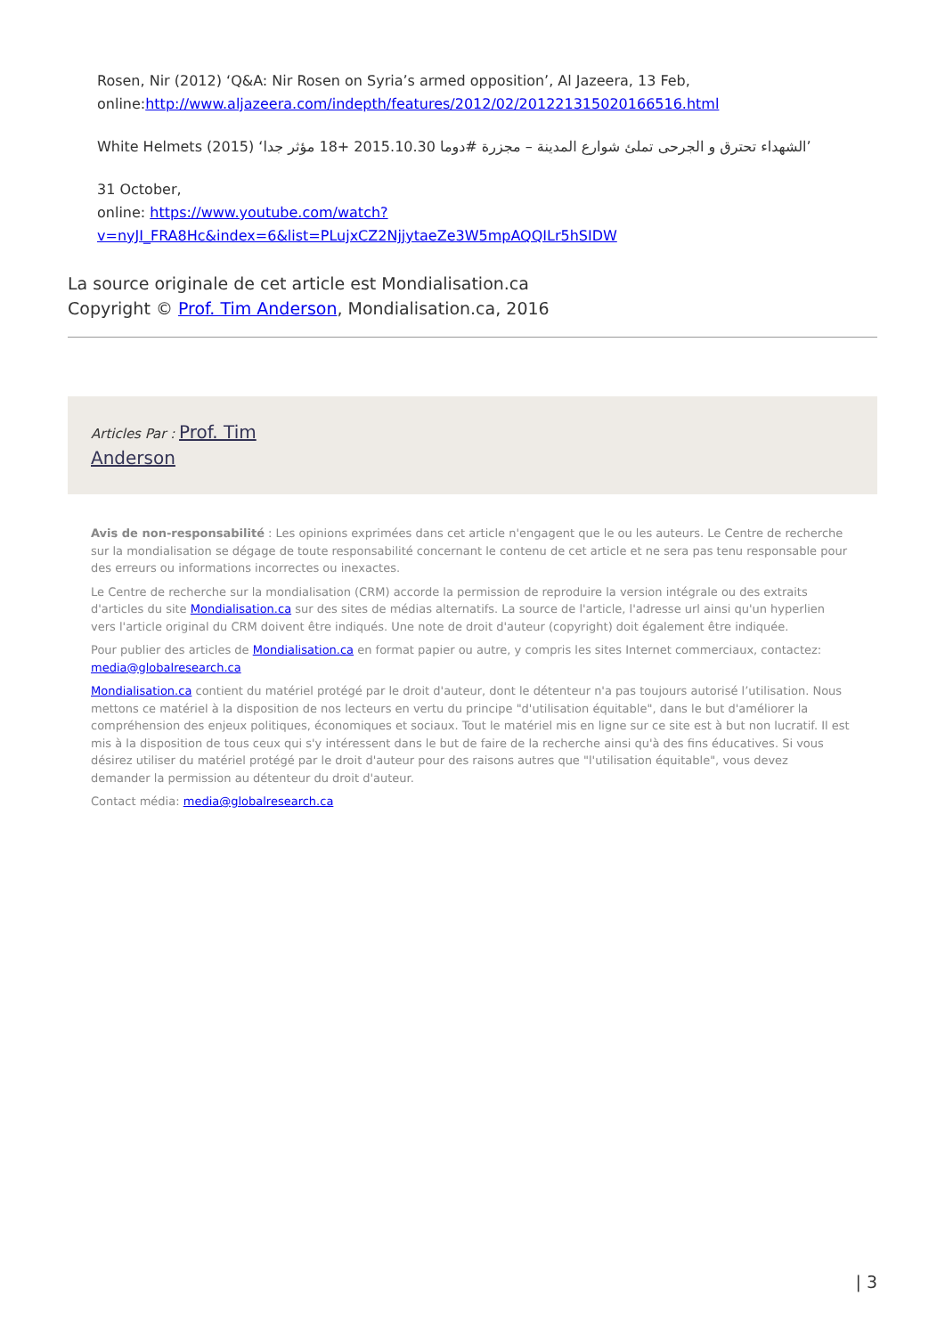Rosen, Nir (2012) ‘Q&A: Nir Rosen on Syria’s armed opposition’, Al Jazeera, 13 Feb, online:http://www.aljazeera.com/indepth/features/2012/02/201221315020166516.html
White Helmets (2015) ‘الشهداء تحترق و الجرحى تملئ شوارع المدينة – مجزرة #دوما 2015.10.30 +18 مؤثر جدا’
31 October,
online: https://www.youtube.com/watch?v=nyJI_FRA8Hc&index=6&list=PLujxCZ2NjjytaeZe3W5mpAQQILr5hSIDW
La source originale de cet article est Mondialisation.ca
Copyright © Prof. Tim Anderson, Mondialisation.ca, 2016
Articles Par : Prof. Tim
Anderson
Avis de non-responsabilité : Les opinions exprimées dans cet article n'engagent que le ou les auteurs. Le Centre de recherche sur la mondialisation se dégage de toute responsabilité concernant le contenu de cet article et ne sera pas tenu responsable pour des erreurs ou informations incorrectes ou inexactes.
Le Centre de recherche sur la mondialisation (CRM) accorde la permission de reproduire la version intégrale ou des extraits d'articles du site Mondialisation.ca sur des sites de médias alternatifs. La source de l'article, l'adresse url ainsi qu'un hyperlien vers l'article original du CRM doivent être indiqués. Une note de droit d'auteur (copyright) doit également être indiquée.
Pour publier des articles de Mondialisation.ca en format papier ou autre, y compris les sites Internet commerciaux, contactez: media@globalresearch.ca
Mondialisation.ca contient du matériel protégé par le droit d'auteur, dont le détenteur n'a pas toujours autorisé l’utilisation. Nous mettons ce matériel à la disposition de nos lecteurs en vertu du principe "d'utilisation équitable", dans le but d'améliorer la compréhension des enjeux politiques, économiques et sociaux. Tout le matériel mis en ligne sur ce site est à but non lucratif. Il est mis à la disposition de tous ceux qui s'y intéressent dans le but de faire de la recherche ainsi qu'à des fins éducatives. Si vous désirez utiliser du matériel protégé par le droit d'auteur pour des raisons autres que "l'utilisation équitable", vous devez demander la permission au détenteur du droit d'auteur.
Contact média: media@globalresearch.ca
| 3